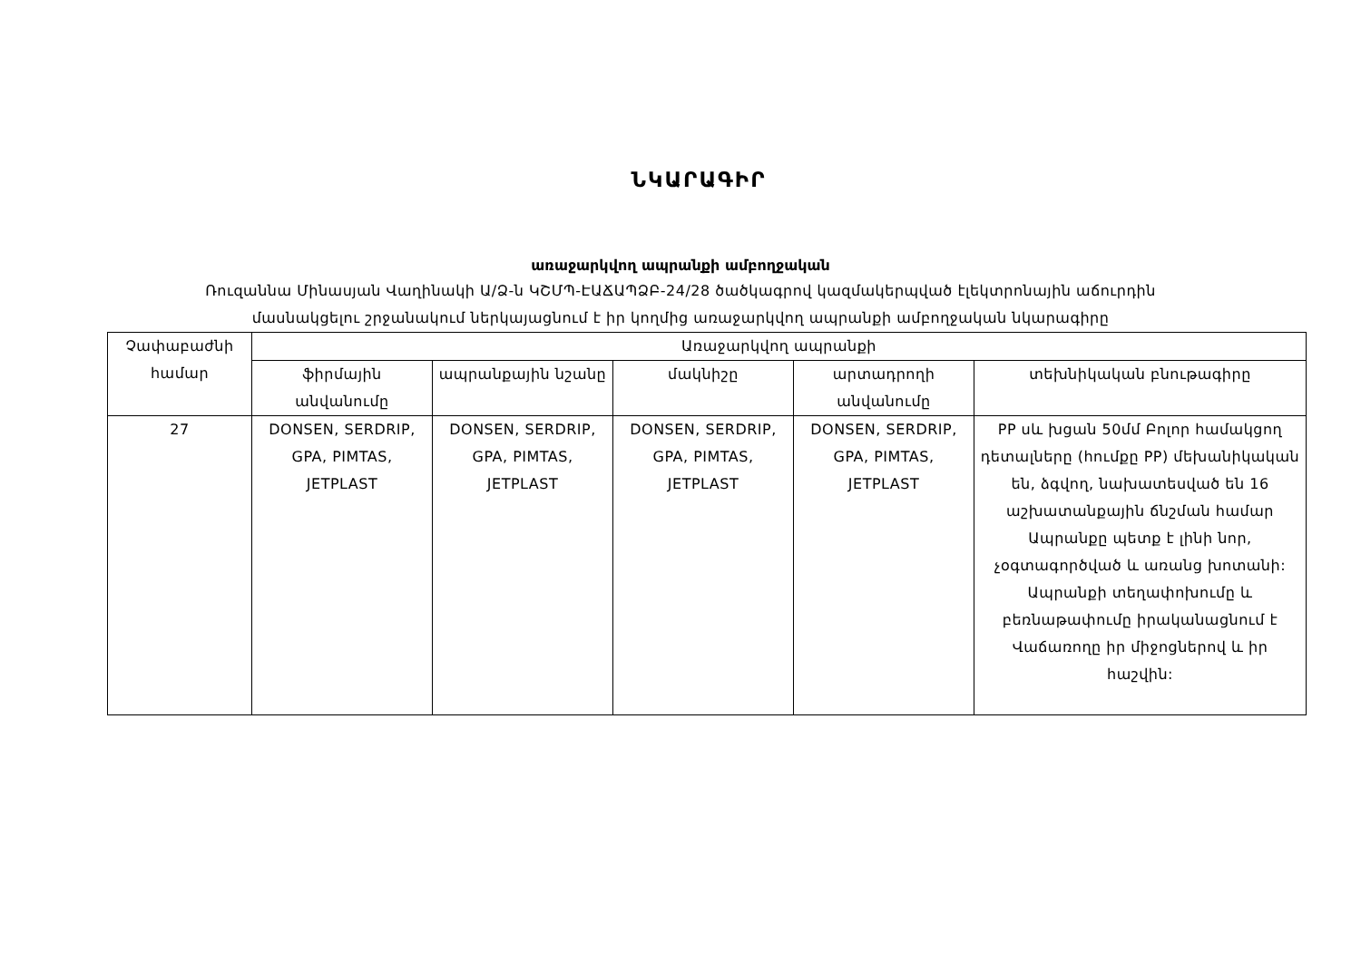ՆԿԱՐԱԳԻՐ
առաջարկվող ապրանքի ամբողջական
Ռուզաննա Մինասյան Վաղինակի Ա/Ձ-ն ԿՇՄՊ-ԷԱՃԱՊՁԲ-24/28 ծածկագրով կազմակերպված էլեկտրոնային աճուրդին
մասնակցելու շրջանակում ներկայացնում է իր կողմից առաջարկվող ապրանքի ամբողջական նկարագիրը
| Չափաբաժնի համար | Առաջարկվող ապրանքի | | | | |
| --- | --- | --- | --- | --- | --- |
| | ֆիրմային անվանումը | ապրանքային նշանը | մակնիշը | արտադրողի անվանումը | տեխնիկական բնութագիրը |
| 27 | DONSEN, SERDRIP, GPA, PIMTAS, JETPLAST | DONSEN, SERDRIP, GPA, PIMTAS, JETPLAST | DONSEN, SERDRIP, GPA, PIMTAS, JETPLAST | DONSEN, SERDRIP, GPA, PIMTAS, JETPLAST | PP սև խցան 50մմ Բոլոր համակցող դետալները (հումքը PP) մեխանիկական են, ձգվող, նախատեսված են 16 աշխատանքային ճնշման համար Ապրանքը պետք է լինի նոր, չօգտագործված և առանց խոտանի: Ապրանքի տեղափոխումը և բեռնաթափումը իրականացնում է Վաճառողը իր միջոցներով և իր հաշվին: |